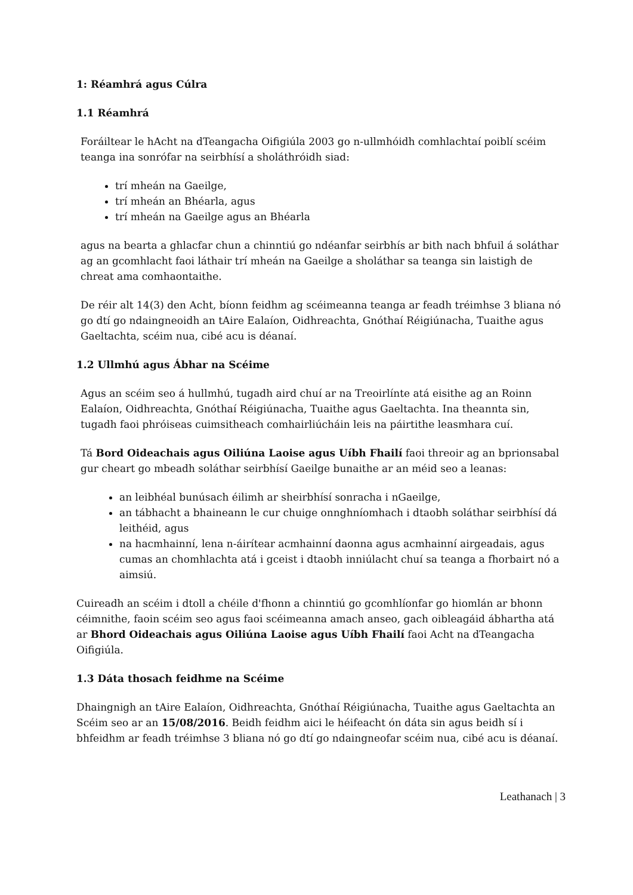1: Réamhrá agus Cúlra
1.1 Réamhrá
Foráiltear le hAcht na dTeangacha Oifigiúla 2003 go n-ullmhóidh comhlachtaí poiblí scéim teanga ina sonrófar na seirbhísí a sholáthróidh siad:
trí mheán na Gaeilge,
trí mheán an Bhéarla, agus
trí mheán na Gaeilge agus an Bhéarla
agus na bearta a ghlacfar chun a chinntiú go ndéanfar seirbhís ar bith nach bhfuil á soláthar ag an gcomhlacht faoi láthair trí mheán na Gaeilge a sholáthar sa teanga sin laistigh de chreat ama comhaontaithe.
De réir alt 14(3) den Acht, bíonn feidhm ag scéimeanna teanga ar feadh tréimhse 3 bliana nó go dtí go ndaingneoidh an tAire Ealaíon, Oidhreachta, Gnóthaí Réigiúnacha, Tuaithe agus Gaeltachta, scéim nua, cibé acu is déanaí.
1.2 Ullmhú agus Ábhar na Scéime
Agus an scéim seo á hullmhú, tugadh aird chuí ar na Treoirlínte atá eisithe ag an Roinn Ealaíon, Oidhreachta, Gnóthaí Réigiúnacha, Tuaithe agus Gaeltachta. Ina theannta sin, tugadh faoi phróiseas cuimsitheach comhairliúcháin leis na páirtithe leasmhara cuí.
Tá Bord Oideachais agus Oiliúna Laoise agus Uíbh Fhailí faoi threoir ag an bprionsabal gur cheart go mbeadh soláthar seirbhísí Gaeilge bunaithe ar an méid seo a leanas:
an leibhéal bunúsach éilimh ar sheirbhísí sonracha i nGaeilge,
an tábhacht a bhaineann le cur chuige onnghníomhach i dtaobh soláthar seirbhísí dá leithéid, agus
na hacmhainní, lena n-áirítear acmhainní daonna agus acmhainní airgeadais, agus cumas an chomhlachta atá i gceist i dtaobh inniúlacht chuí sa teanga a fhorbairt nó a aimsiú.
Cuireadh an scéim i dtoll a chéile d'fhonn a chinntiú go gcomhlíonfar go hiomlán ar bhonn céimnithe, faoin scéim seo agus faoi scéimeanna amach anseo, gach oibleagáid ábhartha atá ar Bhord Oideachais agus Oiliúna Laoise agus Uíbh Fhailí faoi Acht na dTeangacha Oifigiúla.
1.3 Dáta thosach feidhme na Scéime
Dhaingnigh an tAire Ealaíon, Oidhreachta, Gnóthaí Réigiúnacha, Tuaithe agus Gaeltachta an Scéim seo ar an 15/08/2016. Beidh feidhm aici le héifeacht ón dáta sin agus beidh sí i bhfeidhm ar feadh tréimhse 3 bliana nó go dtí go ndaingneofar scéim nua, cibé acu is déanaí.
Leathanach | 3